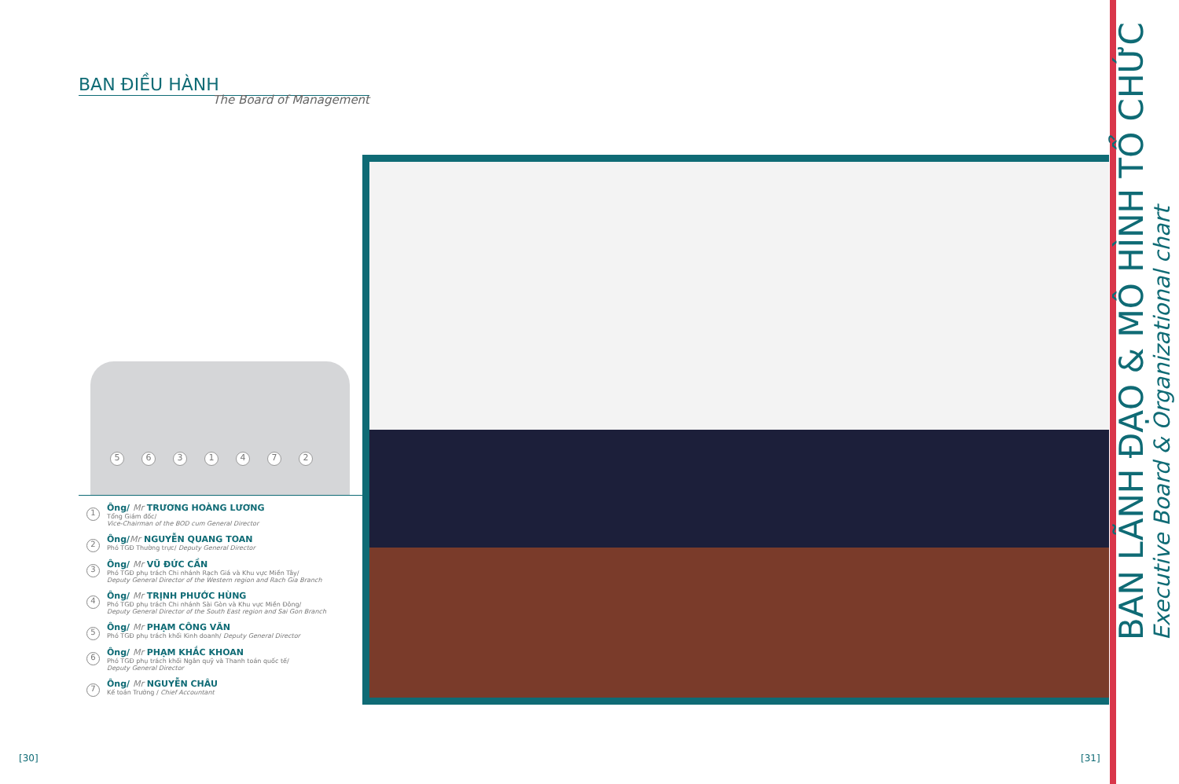BAN ĐIỀU HÀNH
The Board of Management
5631472
1
Ông/ Mr TRƯƠNG HOÀNG LƯƠNG
Tổng Giám đốc/
Vice-Chairman of the BOD cum General Director
2
Ông/Mr NGUYỄN QUANG TOAN
Phó TGĐ Thường trực/ Deputy General Director
3
Ông/ Mr VŨ ĐỨC CẦN
Phó TGĐ phụ trách Chi nhánh Rạch Giá và Khu vực Miền Tây/
Deputy General Director of the Western region and Rach Gia Branch
4
Ông/ Mr TRỊNH PHƯỚC HÙNG
Phó TGĐ phụ trách Chi nhánh Sài Gòn và Khu vực Miền Đông/
Deputy General Director of the South East region and Sai Gon Branch
5
Ông/ Mr PHẠM CÔNG VĂN
Phó TGĐ phụ trách khối Kinh doanh/ Deputy General Director
6
Ông/ Mr PHẠM KHẮC KHOAN
Phó TGĐ phụ trách khối Ngân quỹ và Thanh toán quốc tế/
Deputy General Director
7
Ông/ Mr NGUYỄN CHÂU
Kế toán Trưởng / Chief Accountant
BAN LÃNH ĐẠO & MÔ HÌNH TỔ CHỨC
Executive Board & Organizational chart
[30] [31]